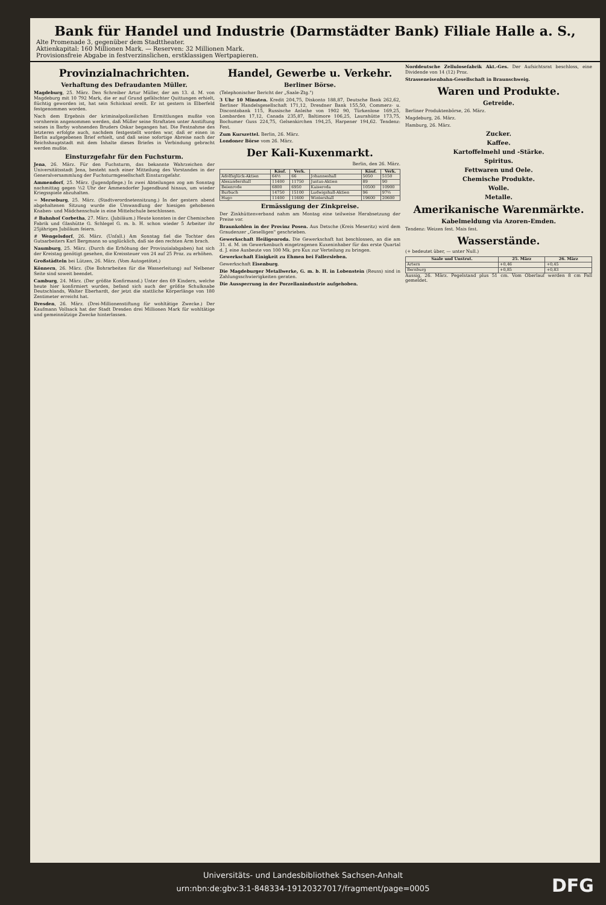Bank für Handel und Industrie (Darmstädter Bank) Filiale Halle a. S.,
Alte Promenade 3, gegenüber dem Stadttheater.
Aktienkapital: 160 Millionen Mark. — Reserven: 32 Millionen Mark.
Provisionsfreie Abgabe in festverzinslichen, erstklassigen Wertpapieren.
Provinzialnachrichten.
Verhaftung des Defraudanten Müller.
Magdeburg, 25. März. Den Schreiber Artur Müller, der am 13. d. M. von Magdeburg mit 10 792 Mark, die er auf Grund gefälschter Quittungen erhielt, flüchtig geworden ist, hat sein Schicksal ereilt. Er ist gestern in Elberfeld festgenommen worden.
Nach dem Ergebnis der kriminalpolizeilichen Ermittlungen mußte von vornherein angenommen werden, daß Müller seine Straftaten unter Anstiftung seines in Barby wohnenden Bruders Oskar begangen hat. Die Festnahme des letzteren erfolgte auch, nachdem festgestellt worden war, daß er einen in Berlin aufgegebenen Brief erhielt, und daß seine sofortige Abreise nach der Reichshauptstadt mit dem Inhalte dieses Briefes in Verbindung gebracht werden mußte.
Einsturzgefahr für den Fuchsturm.
Jena, 26. März. Für den Fuchsturm, das bekannte Wahrzeichen der Universitätsstadt Jena, besteht nach einer Mitteilung des Vorstandes in der Generalversammlung der Fuchsturmgesellschaft Einsturzgefahr.
Ammendorf, 25. März. (Jugendpflege.) In zwei Abteilungen zog am Sonntag nachmittag gegen ½2 Uhr der Ammendorfer Jugendbund hinaus, um wieder Kriegsspiele abzuhalten.
= Merseburg, 25. März. (Stadtverordnetensitzung.) In der gestern abend abgehaltenen Sitzung wurde die Umwandlung der hiesigen gehobenen Knaben- und Mädchenschule in eine Mittelschule beschlossen.
# Bahnhof Corbetha, 27. März. (Jubiläum.) Heute konnten in der Chemischen Fabrik und Glashütte G. Schlegel G. m. b. H. schon wieder 5 Arbeiter ihr 25jähriges Jubiläum feiern.
# Wengelsdorf, 26. März. (Unfall.) Am Sonntag fiel die Tochter des Gutsarbeiters Karl Bergmann so unglücklich, daß sie den rechten Arm brach.
Naumburg, 25. März. (Durch die Erhöhung der Provinzialabgaben) hat sich der Kreistag genötigt gesehen, die Kreissteuer von 24 auf 25 Proz. zu erhöhen.
Großstädteln bei Lützen, 26. März. (Vom Autogetötet.)
Könnern, 26. März. (Die Bohrarbeiten für die Wasserleitung) auf Nelbener Seite sind soweit beendet.
Camburg, 24. März. (Der größte Konfirmand.) Unter den 69 Kindern, welche heute hier konfirmiert wurden, befand sich auch der größte Schulknabe Deutschlands, Walter Eberhardt, der jetzt die stattliche Körperlänge von 180 Zentimeter erreicht hat.
Dresden, 26. März. (Drei-Millionenstiftung für wohltätige Zwecke.) Der Kaufmann Vollsack hat der Stadt Dresden drei Millionen Mark für wohltätige und gemeinnützige Zwecke hinterlassen.
Handel, Gewerbe u. Verkehr.
Berliner Börse.
(Telephonischer Bericht der „Saale-Ztg.")
3 Uhr 10 Minuten. Kredit 204,75, Diskonto 188,87, Deutsche Bank 262,62, Berliner Handelsgesellschaft 171,12, Dresdner Bank 155,50, Commerz- u. Discontobank 115, Russische Anleihe von 1902 90, Türkenlose 169,25, Lombarden 17,12, Canada 235,87, Baltimore 106,25, Laurahütte 173,75, Bochumer Guss 224,75, Gelsenkirchen 194,25, Harpener 194,62. Tendenz: Fest.
Zum Kurszettel. Berlin, 26. März.
Londoner Börse vom 26. März.
Der Kali-Kuxenmarkt.
Berlin, den 26. März.
| | Käuf. | Verk. | | Käuf. | Verk. |
| --- | --- | --- | --- | --- | --- |
| Adolfsglück-Aktien | 64½ | 66 | Johanneshall | 5050 | 5150 |
| Alexandershall | 11400 | 11750 | Justus-Aktien | 89 | 90 |
| Beienrode | 6800 | 6950 | Kaiseroda | 10500 | 10900 |
| Burbach | 14750 | 15100 | Ludwigshall-Aktien | 96 | 97½ |
| Hugo | 11400 | 11600 | Wintershall | 19600 | 20600 |
Ermässigung der Zinkpreise.
Der Zinkhüttenverband nahm am Montag eine teilweise Herabsetzung der Preise vor.
Braunkohlen in der Provinz Posen. Aus Detsche (Kreis Meseritz) wird dem Graudenzer „Geselligen" geschrieben.
Gewerkschaft Heiligenroda. Die Gewerkschaft hat beschlossen, an die am 31. d. M. im Gewerkenbuch eingetragenen Kuxeninhaber für das erste Quartal d. J. eine Ausbeute von 100 Mk. pro Kux zur Verteilung zu bringen.
Gewerkschaft Einigkeit zu Ehmen bei Fallersleben.
Gewerkschaft Eisenburg.
Die Magdeburger Metallwerke, G. m. b. H. in Lobenstein (Reuss) sind in Zahlungsschwierigkeiten geraten.
Die Aussperrung in der Porzellanindustrie aufgehoben.
Norddeutsche Zellulosefabrik Akt.-Ges. Der Aufsichtsrat beschloss, eine Dividende von 14 (12) Proz.
Strasseneisenbahn-Gesellschaft in Braunschweig.
Waren und Produkte.
Getreide.
Berliner Produktenbörse, 26. März.
Magdeburg, 26. März.
Hamburg, 26. März.
Zucker.
Kaffee.
Kartoffelmehl und -Stärke.
Spiritus.
Fettwaren und Oele.
Chemische Produkte.
Wolle.
Metalle.
Amerikanische Warenmärkte.
Kabelmeldung via Azoren-Emden.
Tendenz: Weizen fest. Mais fest.
Wasserstände.
(+ bedeutet über, — unter Null.)
| Saale und Unstrut. | 25. März | 26. März |
| --- | --- | --- |
| Artern | +0,46 | +0,45 |
| Bernburg | +0,85 | +0,83 |
Aussig, 26. März. Pegelstand plus 51 cm. Vom Oberlauf werden 8 cm Fall gemeldet.
Universitäts- und Landesbibliothek Sachsen-Anhalt
urn:nbn:de:gbv:3:1-848334-19120327017/fragment/page=0005
DFG